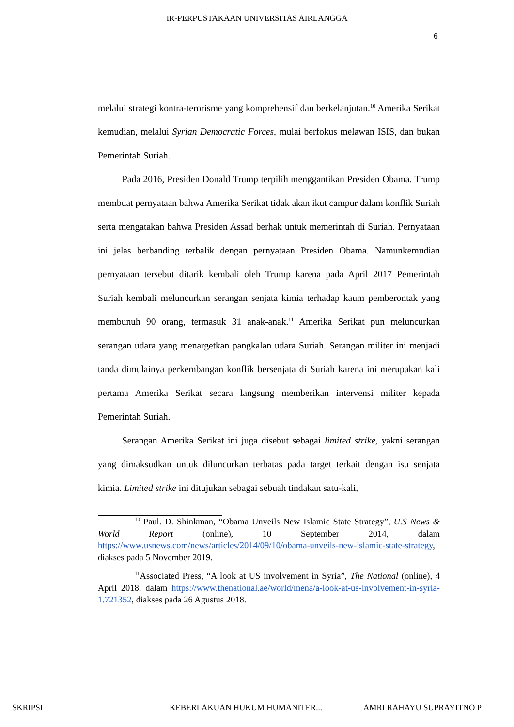IR-PERPUSTAKAAN UNIVERSITAS AIRLANGGA
6
melalui strategi kontra-terorisme yang komprehensif dan berkelanjutan.<sup>10</sup> Amerika Serikat kemudian, melalui Syrian Democratic Forces, mulai berfokus melawan ISIS, dan bukan Pemerintah Suriah.
Pada 2016, Presiden Donald Trump terpilih menggantikan Presiden Obama. Trump membuat pernyataan bahwa Amerika Serikat tidak akan ikut campur dalam konflik Suriah serta mengatakan bahwa Presiden Assad berhak untuk memerintah di Suriah. Pernyataan ini jelas berbanding terbalik dengan pernyataan Presiden Obama. Namunkemudian pernyataan tersebut ditarik kembali oleh Trump karena pada April 2017 Pemerintah Suriah kembali meluncurkan serangan senjata kimia terhadap kaum pemberontak yang membunuh 90 orang, termasuk 31 anak-anak.<sup>11</sup> Amerika Serikat pun meluncurkan serangan udara yang menargetkan pangkalan udara Suriah. Serangan militer ini menjadi tanda dimulainya perkembangan konflik bersenjata di Suriah karena ini merupakan kali pertama Amerika Serikat secara langsung memberikan intervensi militer kepada Pemerintah Suriah.
Serangan Amerika Serikat ini juga disebut sebagai limited strike, yakni serangan yang dimaksudkan untuk diluncurkan terbatas pada target terkait dengan isu senjata kimia. Limited strike ini ditujukan sebagai sebuah tindakan satu-kali,
<sup>10</sup> Paul. D. Shinkman, “Obama Unveils New Islamic State Strategy”, U.S News & World Report (online), 10 September 2014, dalam https://www.usnews.com/news/articles/2014/09/10/obama-unveils-new-islamic-state-strategy, diakses pada 5 November 2019.
<sup>11</sup> Associated Press, “A look at US involvement in Syria”, The National (online), 4 April 2018, dalam https://www.thenational.ae/world/mena/a-look-at-us-involvement-in-syria-1.721352, diakses pada 26 Agustus 2018.
SKRIPSI KEBERLAKUAN HUKUM HUMANITER... AMRI RAHAYU SUPRAYITNO P